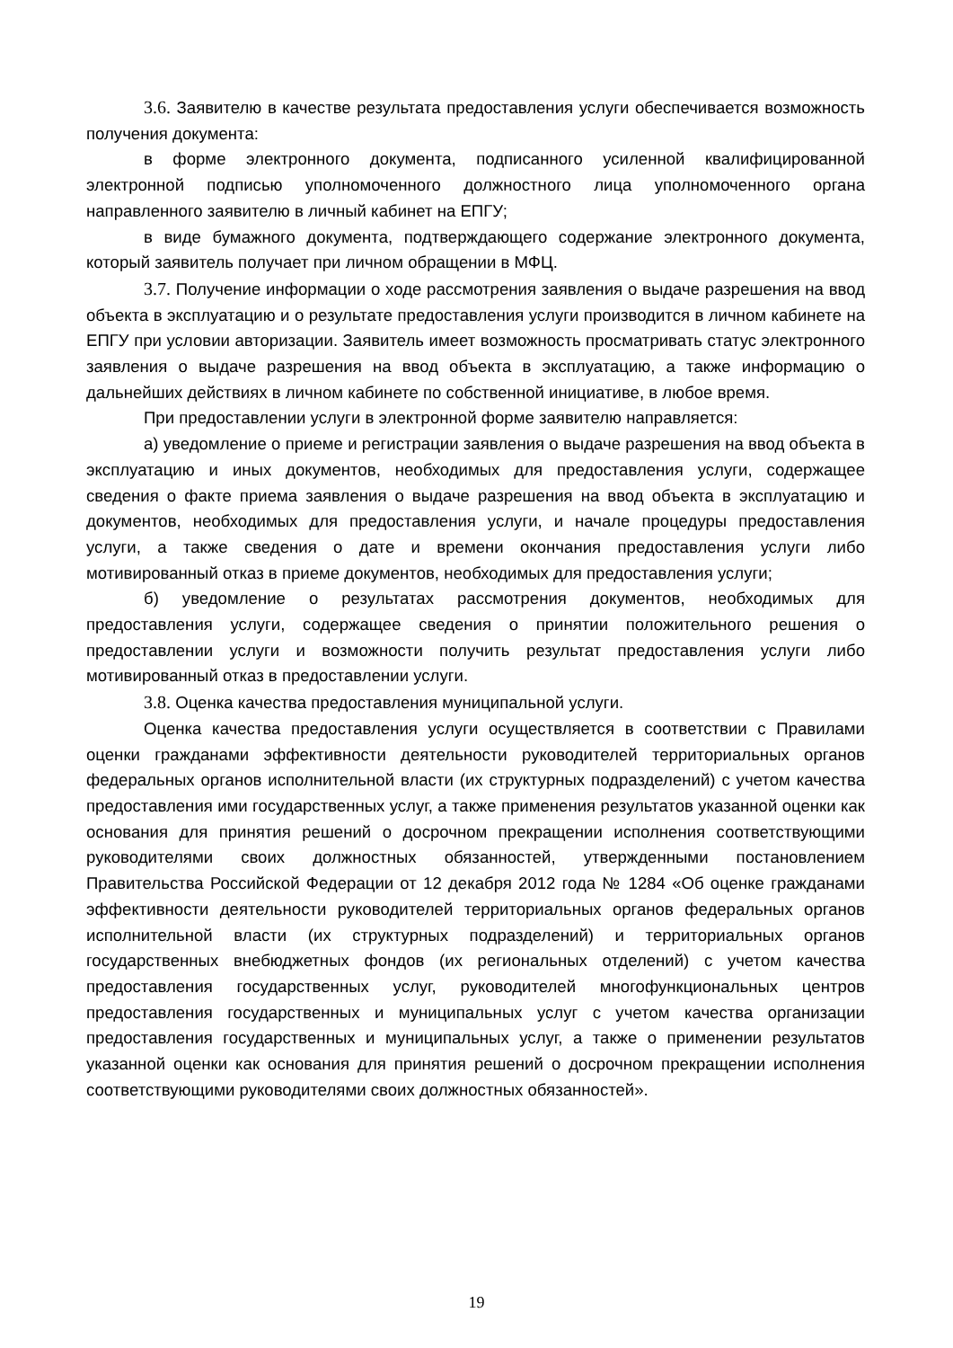3.6. Заявителю в качестве результата предоставления услуги обеспечивается возможность получения документа:
в форме электронного документа, подписанного усиленной квалифицированной электронной подписью уполномоченного должностного лица уполномоченного органа направленного заявителю в личный кабинет на ЕПГУ;
в виде бумажного документа, подтверждающего содержание электронного документа, который заявитель получает при личном обращении в МФЦ.
3.7. Получение информации о ходе рассмотрения заявления о выдаче разрешения на ввод объекта в эксплуатацию и о результате предоставления услуги производится в личном кабинете на ЕПГУ при условии авторизации. Заявитель имеет возможность просматривать статус электронного заявления о выдаче разрешения на ввод объекта в эксплуатацию, а также информацию о дальнейших действиях в личном кабинете по собственной инициативе, в любое время.
При предоставлении услуги в электронной форме заявителю направляется:
а) уведомление о приеме и регистрации заявления о выдаче разрешения на ввод объекта в эксплуатацию и иных документов, необходимых для предоставления услуги, содержащее сведения о факте приема заявления о выдаче разрешения на ввод объекта в эксплуатацию и документов, необходимых для предоставления услуги, и начале процедуры предоставления услуги, а также сведения о дате и времени окончания предоставления услуги либо мотивированный отказ в приеме документов, необходимых для предоставления услуги;
б) уведомление о результатах рассмотрения документов, необходимых для предоставления услуги, содержащее сведения о принятии положительного решения о предоставлении услуги и возможности получить результат предоставления услуги либо мотивированный отказ в предоставлении услуги.
3.8. Оценка качества предоставления муниципальной услуги.
Оценка качества предоставления услуги осуществляется в соответствии с Правилами оценки гражданами эффективности деятельности руководителей территориальных органов федеральных органов исполнительной власти (их структурных подразделений) с учетом качества предоставления ими государственных услуг, а также применения результатов указанной оценки как основания для принятия решений о досрочном прекращении исполнения соответствующими руководителями своих должностных обязанностей, утвержденными постановлением Правительства Российской Федерации от 12 декабря 2012 года № 1284 «Об оценке гражданами эффективности деятельности руководителей территориальных органов федеральных органов исполнительной власти (их структурных подразделений) и территориальных органов государственных внебюджетных фондов (их региональных отделений) с учетом качества предоставления государственных услуг, руководителей многофункциональных центров предоставления государственных и муниципальных услуг с учетом качества организации предоставления государственных и муниципальных услуг, а также о применении результатов указанной оценки как основания для принятия решений о досрочном прекращении исполнения соответствующими руководителями своих должностных обязанностей».
19